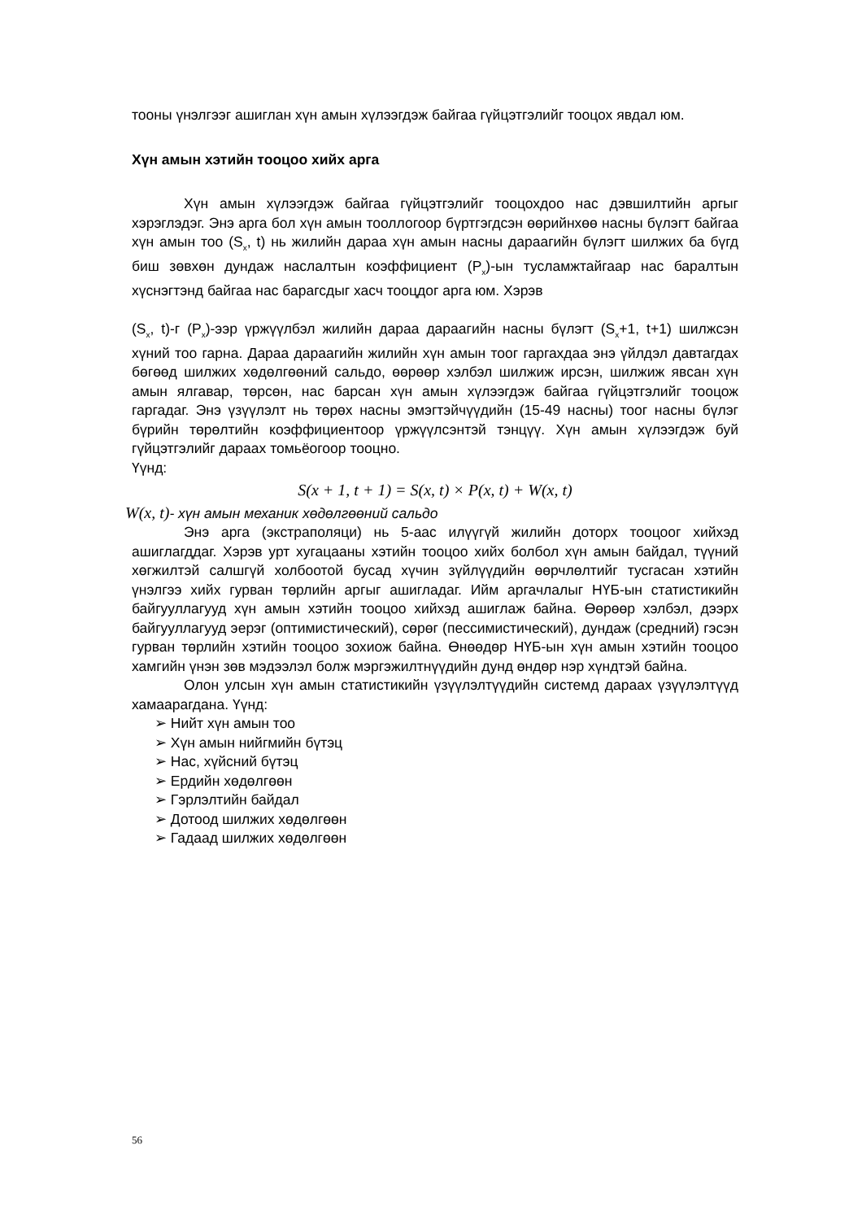тооны үнэлгээг ашиглан хүн амын хүлээгдэж байгаа гүйцэтгэлийг тооцох явдал юм.
Хүн амын хэтийн тооцоо хийх арга
Хүн амын хүлээгдэж байгаа гүйцэтгэлийг тооцохдоо нас дэвшилтийн аргыг хэрэглэдэг. Энэ арга бол хүн амын тооллогоор бүртгэгдсэн өөрийнхөө насны бүлэгт байгаа хүн амын тоо (S<sub>x</sub>, t) нь жилийн дараа хүн амын насны дараагийн бүлэгт шилжих ба бүгд биш зөвхөн дундаж наслалтын коэффициент (P<sub>x</sub>)-ын тусламжтайгаар нас баралтын хүснэгтэнд байгаа нас барагсдыг хасч тооцдог арга юм. Хэрэв
(S<sub>x</sub>, t)-г (P<sub>x</sub>)-ээр үржүүлбэл жилийн дараа дараагийн насны бүлэгт (S<sub>x</sub>+1, t+1) шилжсэн хүний тоо гарна. Дараа дараагийн жилийн хүн амын тоог гаргахдаа энэ үйлдэл давтагдах бөгөөд шилжих хөдөлгөөний сальдо, өөрөөр хэлбэл шилжиж ирсэн, шилжиж явсан хүн амын ялгавар, төрсөн, нас барсан хүн амын хүлээгдэж байгаа гүйцэтгэлийг тооцож гаргадаг. Энэ үзүүлэлт нь төрөх насны эмэгтэйчүүдийн (15-49 насны) тоог насны бүлэг бүрийн төрөлтийн коэффициентоор үржүүлсэнтэй тэнцүү. Хүн амын хүлээгдэж буй гүйцэтгэлийг дараах томьёогоор тооцно.
Үүнд:
S(x + 1, t + 1) = S(x, t) × P(x, t) + W(x, t)
W(x, t)- хүн амын механик хөдөлгөөний сальдо
Энэ арга (экстраполяци) нь 5-аас илүүгүй жилийн доторх тооцоог хийхэд ашиглагддаг. Хэрэв урт хугацааны хэтийн тооцоо хийх болбол хүн амын байдал, түүний хөгжилтэй салшгүй холбоотой бусад хүчин зүйлүүдийн өөрчлөлтийг тусгасан хэтийн үнэлгээ хийх гурван төрлийн аргыг ашигладаг. Ийм аргачлалыг НҮБ-ын статистикийн байгууллагууд хүн амын хэтийн тооцоо хийхэд ашиглаж байна. Өөрөөр хэлбэл, дээрх байгууллагууд эерэг (оптимистический), сөрөг (пессимистический), дундаж (средний) гэсэн гурван төрлийн хэтийн тооцоо зохиож байна. Өнөөдөр НҮБ-ын хүн амын хэтийн тооцоо хамгийн үнэн зөв мэдээлэл болж мэргэжилтнүүдийн дунд өндөр нэр хүндтэй байна.
Олон улсын хүн амын статистикийн үзүүлэлтүүдийн системд дараах үзүүлэлтүүд хамаарагдана. Үүнд:
➢ Нийт хүн амын тоо
➢ Хүн амын нийгмийн бүтэц
➢ Нас, хүйсний бүтэц
➢ Ердийн хөдөлгөөн
➢ Гэрлэлтийн байдал
➢ Дотоод шилжих хөдөлгөөн
➢ Гадаад шилжих хөдөлгөөн
56